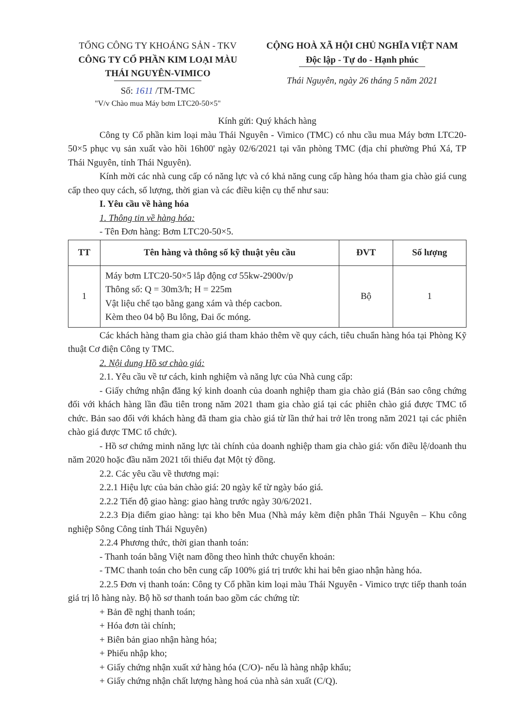TỔNG CÔNG TY KHOÁNG SẢN - TKV
CÔNG TY CỔ PHẦN KIM LOẠI MÀU THÁI NGUYÊN-VIMICO
Số: 1611 /TM-TMC
"V/v Chào mua Máy bơm LTC20-50×5"
CỘNG HOÀ XÃ HỘI CHỦ NGHĨA VIỆT NAM
Độc lập - Tự do - Hạnh phúc
Thái Nguyên, ngày 26 tháng 5 năm 2021
Kính gửi: Quý khách hàng
Công ty Cổ phần kim loại màu Thái Nguyên - Vimico (TMC) có nhu cầu mua Máy bơm LTC20-50×5 phục vụ sản xuất vào hồi 16h00' ngày 02/6/2021 tại văn phòng TMC (địa chỉ phường Phú Xá, TP Thái Nguyên, tỉnh Thái Nguyên).
Kính mời các nhà cung cấp có năng lực và có khả năng cung cấp hàng hóa tham gia chào giá cung cấp theo quy cách, số lượng, thời gian và các điều kiện cụ thể như sau:
I. Yêu cầu về hàng hóa
1. Thông tin về hàng hóa:
- Tên Đơn hàng: Bơm LTC20-50×5.
| TT | Tên hàng và thông số kỹ thuật yêu cầu | ĐVT | Số lượng |
| --- | --- | --- | --- |
| 1 | Máy bơm LTC20-50×5 lắp động cơ 55kw-2900v/p Thông số: Q = 30m3/h; H = 225m Vật liệu chế tạo bằng gang xám và thép cacbon. Kèm theo 04 bộ Bu lông, Đai ốc móng. | Bộ | 1 |
Các khách hàng tham gia chào giá tham khảo thêm về quy cách, tiêu chuẩn hàng hóa tại Phòng Kỹ thuật Cơ điện Công ty TMC.
2. Nội dung Hồ sơ chào giá:
2.1. Yêu cầu về tư cách, kinh nghiệm và năng lực của Nhà cung cấp:
- Giấy chứng nhận đăng ký kinh doanh của doanh nghiệp tham gia chào giá (Bản sao công chứng đối với khách hàng lần đầu tiên trong năm 2021 tham gia chào giá tại các phiên chào giá được TMC tổ chức. Bản sao đối với khách hàng đã tham gia chào giá từ lần thứ hai trở lên trong năm 2021 tại các phiên chào giá được TMC tổ chức).
- Hồ sơ chứng minh năng lực tài chính của doanh nghiệp tham gia chào giá: vốn điều lệ/doanh thu năm 2020 hoặc đầu năm 2021 tối thiểu đạt Một tỷ đồng.
2.2. Các yêu cầu về thương mại:
2.2.1 Hiệu lực của bản chào giá: 20 ngày kể từ ngày báo giá.
2.2.2 Tiến độ giao hàng: giao hàng trước ngày 30/6/2021.
2.2.3 Địa điểm giao hàng: tại kho bên Mua (Nhà máy kẽm điện phân Thái Nguyên – Khu công nghiệp Sông Công tỉnh Thái Nguyên)
2.2.4 Phương thức, thời gian thanh toán:
- Thanh toán bằng Việt nam đồng theo hình thức chuyển khoản:
- TMC thanh toán cho bên cung cấp 100% giá trị trước khi hai bên giao nhận hàng hóa.
2.2.5 Đơn vị thanh toán: Công ty Cổ phần kim loại màu Thái Nguyên - Vimico trực tiếp thanh toán giá trị lô hàng này. Bộ hồ sơ thanh toán bao gồm các chứng từ:
+ Bản đề nghị thanh toán;
+ Hóa đơn tài chính;
+ Biên bản giao nhận hàng hóa;
+ Phiếu nhập kho;
+ Giấy chứng nhận xuất xứ hàng hóa (C/O)- nếu là hàng nhập khẩu;
+ Giấy chứng nhận chất lượng hàng hoá của nhà sản xuất (C/Q).